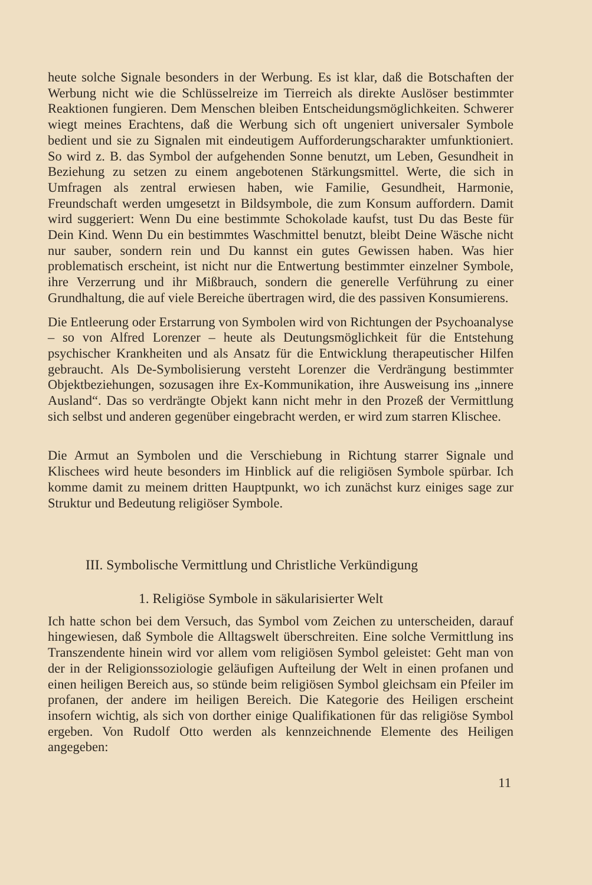heute solche Signale besonders in der Werbung. Es ist klar, daß die Botschaften der Werbung nicht wie die Schlüsselreize im Tierreich als direkte Auslöser bestimmter Reaktionen fungieren. Dem Menschen bleiben Entscheidungsmöglichkeiten. Schwerer wiegt meines Erachtens, daß die Werbung sich oft ungeniert universaler Symbole bedient und sie zu Signalen mit eindeutigem Aufforderungscharakter umfunktioniert. So wird z. B. das Symbol der aufgehenden Sonne benutzt, um Leben, Gesundheit in Beziehung zu setzen zu einem angebotenen Stärkungsmittel. Werte, die sich in Umfragen als zentral erwiesen haben, wie Familie, Gesundheit, Harmonie, Freundschaft werden umgesetzt in Bildsymbole, die zum Konsum auffordern. Damit wird suggeriert: Wenn Du eine bestimmte Schokolade kaufst, tust Du das Beste für Dein Kind. Wenn Du ein bestimmtes Waschmittel benutzt, bleibt Deine Wäsche nicht nur sauber, sondern rein und Du kannst ein gutes Gewissen haben. Was hier problematisch erscheint, ist nicht nur die Entwertung bestimmter einzelner Symbole, ihre Verzerrung und ihr Mißbrauch, sondern die generelle Verführung zu einer Grundhaltung, die auf viele Bereiche übertragen wird, die des passiven Konsumierens.
Die Entleerung oder Erstarrung von Symbolen wird von Richtungen der Psychoanalyse – so von Alfred Lorenzer – heute als Deutungsmöglichkeit für die Entstehung psychischer Krankheiten und als Ansatz für die Entwicklung therapeutischer Hilfen gebraucht. Als De-Symbolisierung versteht Lorenzer die Verdrängung bestimmter Objektbeziehungen, sozusagen ihre Ex-Kommunikation, ihre Ausweisung ins „innere Ausland“. Das so verdrängte Objekt kann nicht mehr in den Prozeß der Vermittlung sich selbst und anderen gegenüber eingebracht werden, er wird zum starren Klischee.
Die Armut an Symbolen und die Verschiebung in Richtung starrer Signale und Klischees wird heute besonders im Hinblick auf die religiösen Symbole spürbar. Ich komme damit zu meinem dritten Hauptpunkt, wo ich zunächst kurz einiges sage zur Struktur und Bedeutung religiöser Symbole.
III. Symbolische Vermittlung und Christliche Verkündigung
1. Religiöse Symbole in säkularisierter Welt
Ich hatte schon bei dem Versuch, das Symbol vom Zeichen zu unterscheiden, darauf hingewiesen, daß Symbole die Alltagswelt überschreiten. Eine solche Vermittlung ins Transzendente hinein wird vor allem vom religiösen Symbol geleistet: Geht man von der in der Religionssoziologie geläufigen Aufteilung der Welt in einen profanen und einen heiligen Bereich aus, so stünde beim religiösen Symbol gleichsam ein Pfeiler im profanen, der andere im heiligen Bereich. Die Kategorie des Heiligen erscheint insofern wichtig, als sich von dorther einige Qualifikationen für das religiöse Symbol ergeben. Von Rudolf Otto werden als kennzeichnende Elemente des Heiligen angegeben:
11